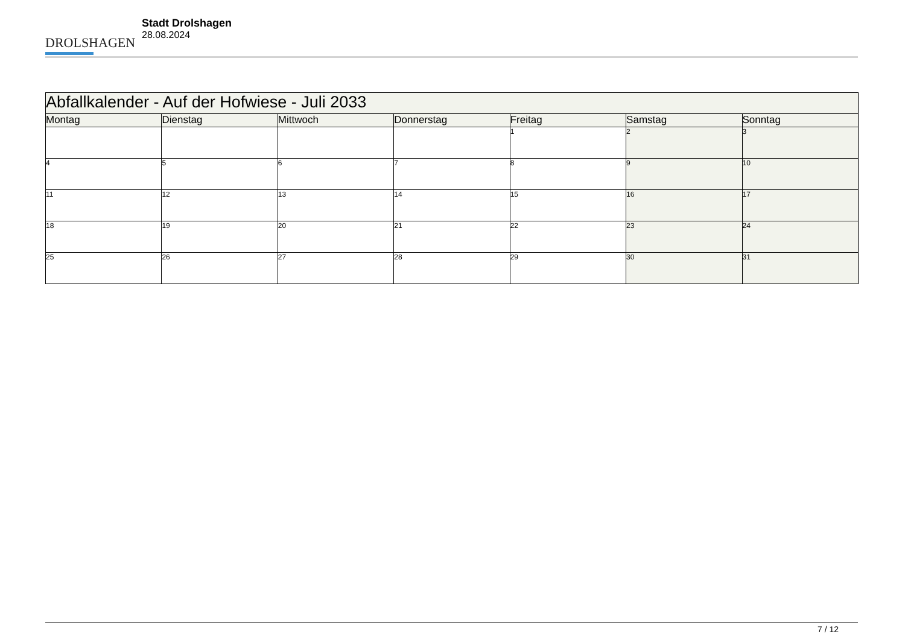DROLSHAGEN
Stadt Drolshagen
28.08.2024
| Abfallkalender - Auf der Hofwiese - Juli 2033 | | | | | | |
| Montag | Dienstag | Mittwoch | Donnerstag | Freitag | Samstag | Sonntag |
| | | | | 1 | 2 | 3 |
| 4 | 5 | 6 | 7 | 8 | 9 | 10 |
| 11 | 12 | 13 | 14 | 15 | 16 | 17 |
| 18 | 19 | 20 | 21 | 22 | 23 | 24 |
| 25 | 26 | 27 | 28 | 29 | 30 | 31 |
7 / 12